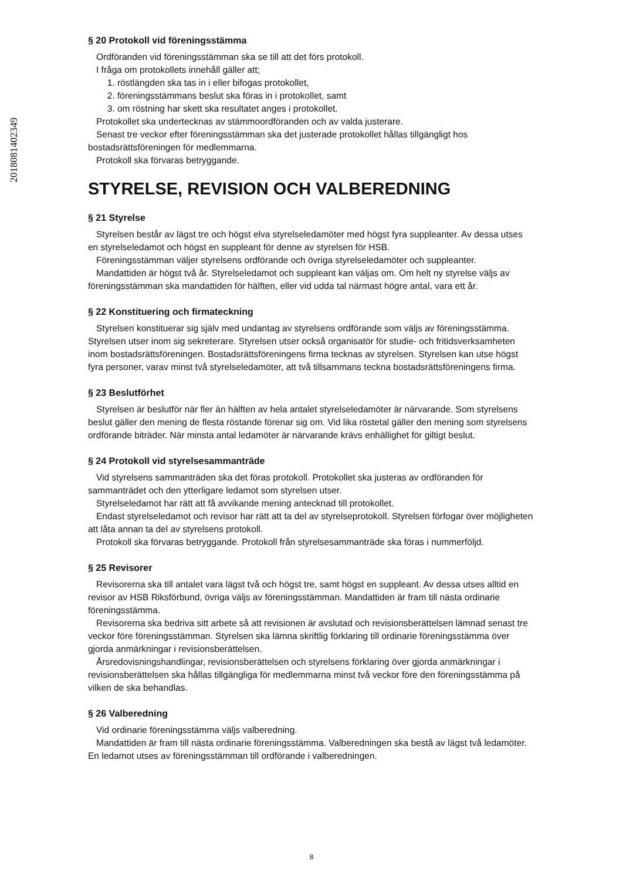2018081402349
§ 20 Protokoll vid föreningsstämma
Ordföranden vid föreningsstämman ska se till att det förs protokoll.
I fråga om protokollets innehåll gäller att;
1. röstlängden ska tas in i eller bifogas protokollet,
2. föreningsstämmans beslut ska föras in i protokollet, samt
3. om röstning har skett ska resultatet anges i protokollet.
Protokollet ska undertecknas av stämmoordföranden och av valda justerare.
Senast tre veckor efter föreningsstämman ska det justerade protokollet hållas tillgängligt hos bostadsrättsföreningen för medlemmarna.
Protokoll ska förvaras betryggande.
STYRELSE, REVISION OCH VALBEREDNING
§ 21 Styrelse
Styrelsen består av lägst tre och högst elva styrelseledamöter med högst fyra suppleanter. Av dessa utses en styrelseledamot och högst en suppleant för denne av styrelsen för HSB.
Föreningsstämman väljer styrelsens ordförande och övriga styrelseledamöter och suppleanter.
Mandattiden är högst två år. Styrelseledamot och suppleant kan väljas om. Om helt ny styrelse väljs av föreningsstämman ska mandattiden för hälften, eller vid udda tal närmast högre antal, vara ett år.
§ 22 Konstituering och firmateckning
Styrelsen konstituerar sig själv med undantag av styrelsens ordförande som väljs av föreningsstämma. Styrelsen utser inom sig sekreterare. Styrelsen utser också organisatör för studie- och fritidsverksamheten inom bostadsrättsföreningen. Bostadsrättsföreningens firma tecknas av styrelsen. Styrelsen kan utse högst fyra personer, varav minst två styrelseledamöter, att två tillsammans teckna bostadsrättsföreningens firma.
§ 23 Beslutförhet
Styrelsen är beslutför när fler än hälften av hela antalet styrelseledamöter är närvarande. Som styrelsens beslut gäller den mening de flesta röstande förenar sig om. Vid lika röstetal gäller den mening som styrelsens ordförande biträder. När minsta antal ledamöter är närvarande krävs enhällighet för giltigt beslut.
§ 24 Protokoll vid styrelsesammanträde
Vid styrelsens sammanträden ska det föras protokoll. Protokollet ska justeras av ordföranden för sammanträdet och den ytterligare ledamot som styrelsen utser.
Styrelseledamot har rätt att få avvikande mening antecknad till protokollet.
Endast styrelseledamot och revisor har rätt att ta del av styrelseprotokoll. Styrelsen förfogar över möjligheten att låta annan ta del av styrelsens protokoll.
Protokoll ska förvaras betryggande. Protokoll från styrelsesammanträde ska föras i nummerföljd.
§ 25 Revisorer
Revisorerna ska till antalet vara lägst två och högst tre, samt högst en suppleant. Av dessa utses alltid en revisor av HSB Riksförbund, övriga väljs av föreningsstämman. Mandattiden är fram till nästa ordinarie föreningsstämma.
Revisorerna ska bedriva sitt arbete så att revisionen är avslutad och revisionsberättelsen lämnad senast tre veckor före föreningsstämman. Styrelsen ska lämna skriftlig förklaring till ordinarie föreningsstämma över gjorda anmärkningar i revisionsberättelsen.
Årsredovisningshandlingar, revisionsberättelsen och styrelsens förklaring över gjorda anmärkningar i revisionsberättelsen ska hållas tillgängliga för medlemmarna minst två veckor före den föreningsstämma på vilken de ska behandlas.
§ 26 Valberedning
Vid ordinarie föreningsstämma väljs valberedning.
Mandattiden är fram till nästa ordinarie föreningsstämma. Valberedningen ska bestå av lägst två ledamöter. En ledamot utses av föreningsstämman till ordförande i valberedningen.
8